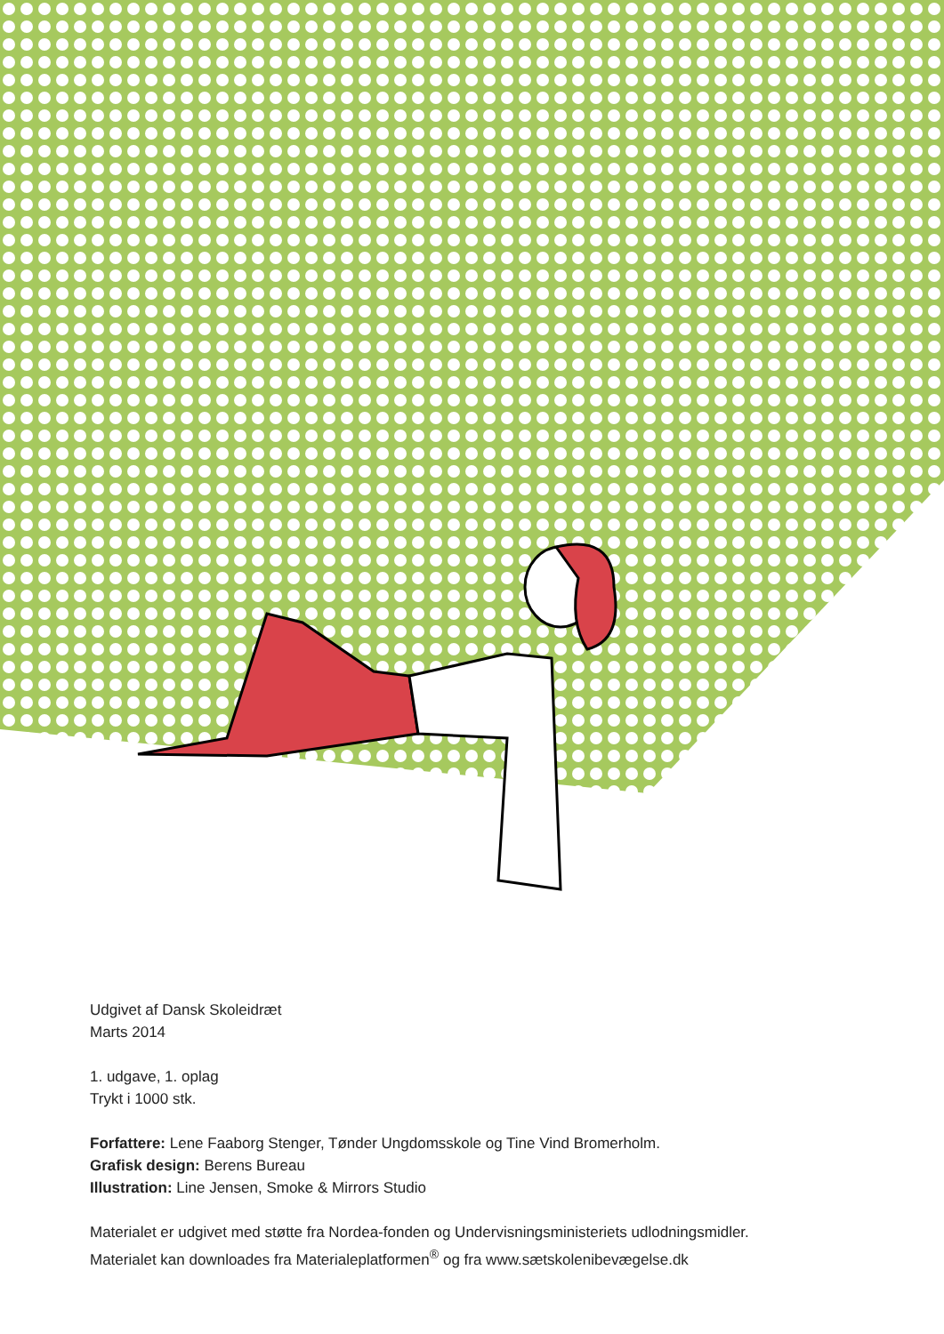Udgivet af Dansk Skoleidræt
Marts 2014
1. udgave, 1. oplag
Trykt i 1000 stk.
Forfattere: Lene Faaborg Stenger, Tønder Ungdomsskole og Tine Vind Bromerholm.
Grafisk design: Berens Bureau
Illustration: Line Jensen, Smoke & Mirrors Studio
Materialet er udgivet med støtte fra Nordea-fonden og Undervisningsministeriets udlodningsmidler.
Materialet kan downloades fra Materialeplatformen<sup>®</sup> og fra www.sætskolenibevægelse.dk